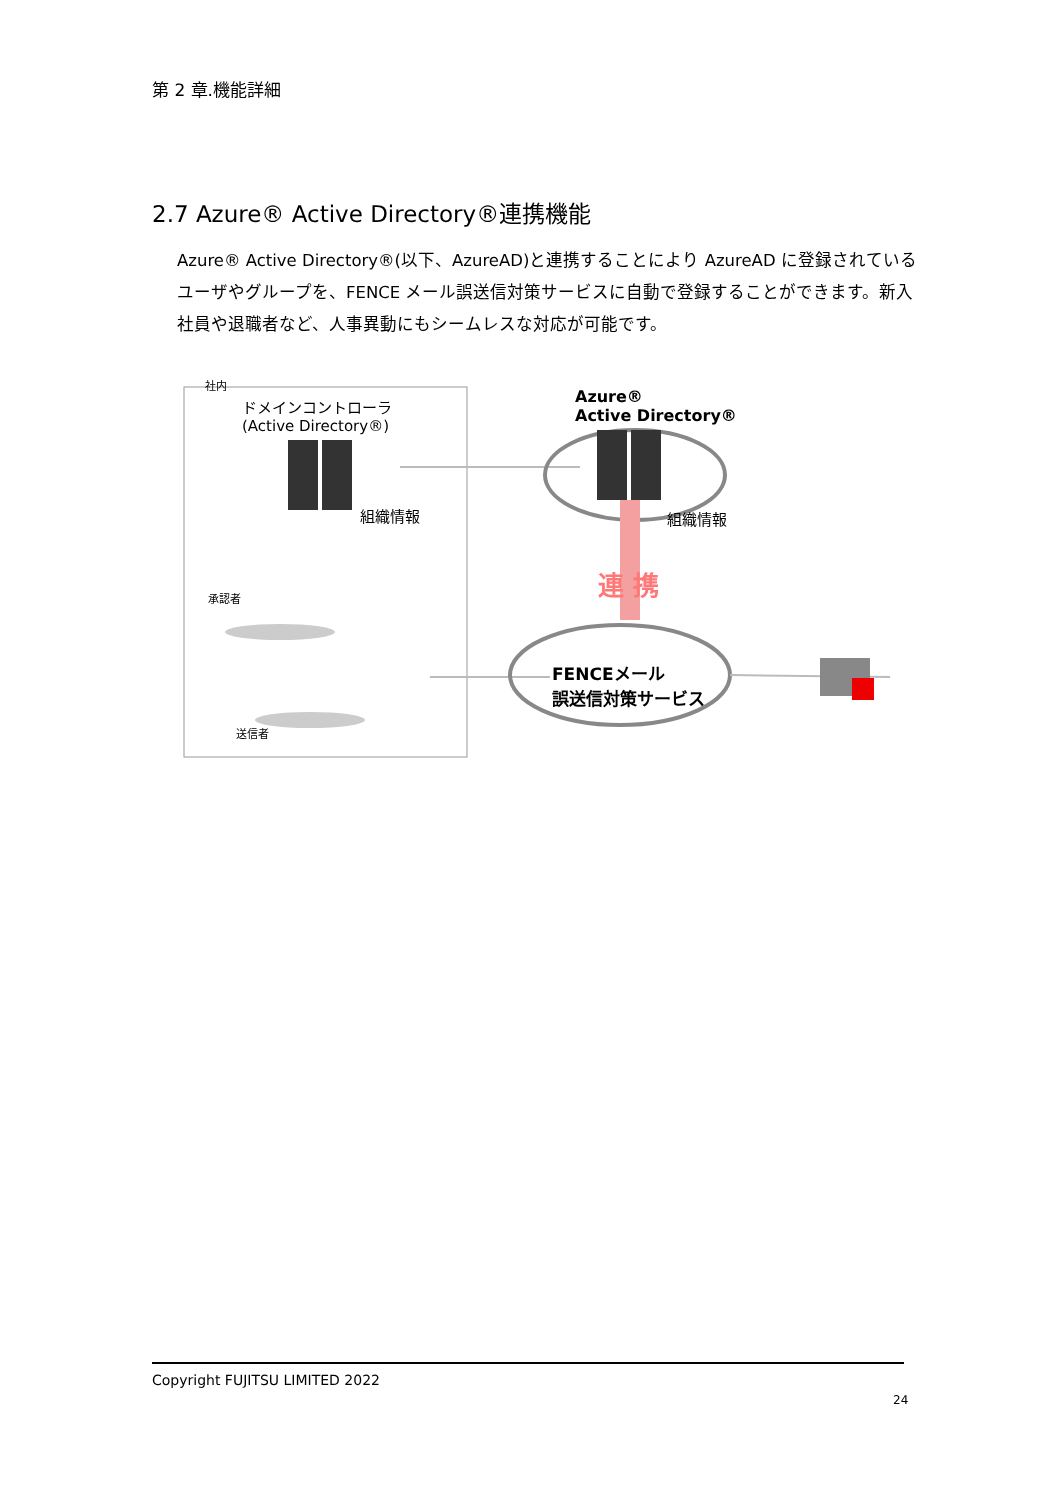第 2 章.機能詳細
2.7 Azure® Active Directory®連携機能
Azure® Active Directory®(以下、AzureAD)と連携することにより AzureAD に登録されているユーザやグループを、FENCE メール誤送信対策サービスに自動で登録することができます。新入社員や退職者など、人事異動にもシームレスな対応が可能です。
社内
ドメインコントローラ
(Active Directory®)
組織情報
Azure®
Active Directory®
組織情報
連 携
承認者
送信者
FENCEメール
誤送信対策サービス
Copyright FUJITSU LIMITED 2022
24